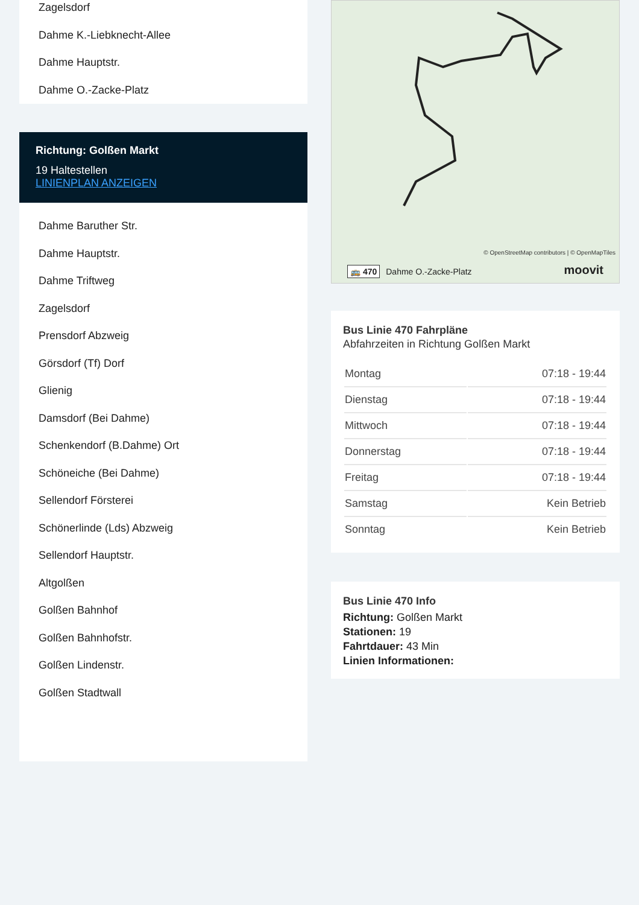Zagelsdorf
Dahme K.-Liebknecht-Allee
Dahme Hauptstr.
Dahme O.-Zacke-Platz
Richtung: Golßen Markt
19 Haltestellen
LINIENPLAN ANZEIGEN
Dahme Baruther Str.
Dahme Hauptstr.
Dahme Triftweg
Zagelsdorf
Prensdorf Abzweig
Görsdorf (Tf) Dorf
Glienig
Damsdorf (Bei Dahme)
Schenkendorf (B.Dahme) Ort
Schöneiche (Bei Dahme)
Sellendorf Försterei
Schönerlinde (Lds) Abzweig
Sellendorf Hauptstr.
Altgolßen
Golßen Bahnhof
Golßen Bahnhofstr.
Golßen Lindenstr.
Golßen Stadtwall
© OpenStreetMap contributors | © OpenMapTiles
🚌 470 Dahme O.-Zacke-Platz moovit
Bus Linie 470 Fahrpläne
Abfahrzeiten in Richtung Golßen Markt
| Montag | 07:18 - 19:44 |
| Dienstag | 07:18 - 19:44 |
| Mittwoch | 07:18 - 19:44 |
| Donnerstag | 07:18 - 19:44 |
| Freitag | 07:18 - 19:44 |
| Samstag | Kein Betrieb |
| Sonntag | Kein Betrieb |
Bus Linie 470 Info
Richtung: Golßen Markt
Stationen: 19
Fahrtdauer: 43 Min
Linien Informationen: